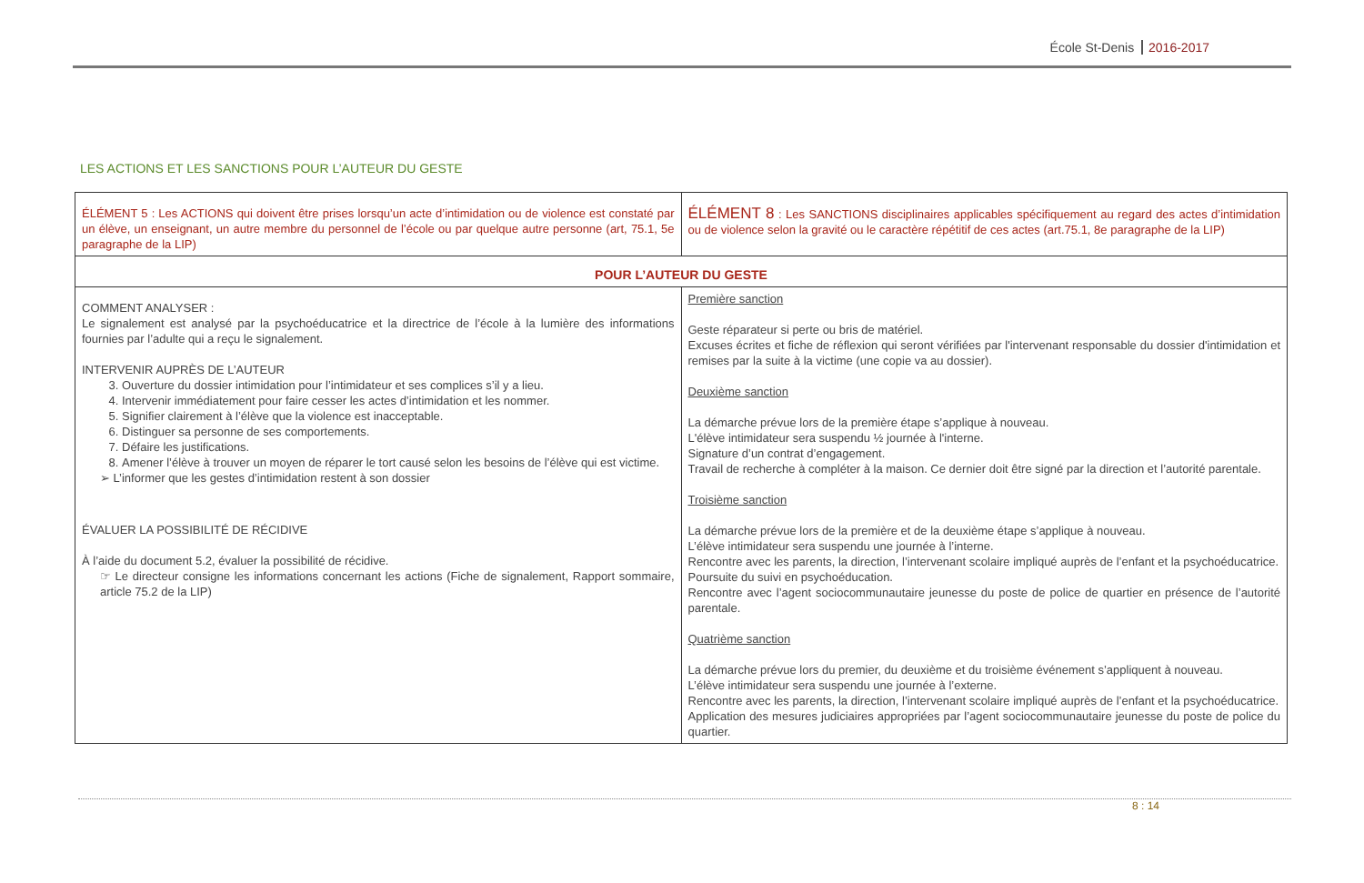École St-Denis 2016-2017
LES ACTIONS ET LES SANCTIONS POUR L’AUTEUR DU GESTE
| ÉLÉMENT 5 : Les ACTIONS qui doivent être prises lorsqu’un acte d’intimidation ou de violence est constaté par un élève, un enseignant, un autre membre du personnel de l’école ou par quelque autre personne (art, 75.1, 5e paragraphe de la LIP) | ÉLÉMENT 8 : Les SANCTIONS disciplinaires applicables spécifiquement au regard des actes d’intimidation ou de violence selon la gravité ou le caractère répétitif de ces actes (art.75.1, 8e paragraphe de la LIP) |
| POUR L’AUTEUR DU GESTE | |
| COMMENT ANALYSER : Le signalement est analysé par la psychoéducatrice et la directrice de l’école à la lumière des informations fournies par l’adulte qui a reçu le signalement. INTERVENIR AUPRÈS DE L’AUTEUR 3. Ouverture du dossier intimidation pour l’intimidateur et ses complices s’il y a lieu. 4. Intervenir immédiatement pour faire cesser les actes d’intimidation et les nommer. 5. Signifier clairement à l’élève que la violence est inacceptable. 6. Distinguer sa personne de ses comportements. 7. Défaire les justifications. 8. Amener l’élève à trouver un moyen de réparer le tort causé selon les besoins de l’élève qui est victime. ➢ L’informer que les gestes d’intimidation restent à son dossier ÉVALUER LA POSSIBILITÉ DE RÉCIDIVE À l’aide du document 5.2, évaluer la possibilité de récidive. ☞ Le directeur consigne les informations concernant les actions (Fiche de signalement, Rapport sommaire, article 75.2 de la LIP) | Première sanction Geste réparateur si perte ou bris de matériel. Excuses écrites et fiche de réflexion qui seront vérifiées par l'intervenant responsable du dossier d'intimidation et remises par la suite à la victime (une copie va au dossier). Deuxième sanction La démarche prévue lors de la première étape s’applique à nouveau. L'élève intimidateur sera suspendu ½ journée à l'interne. Signature d’un contrat d’engagement. Travail de recherche à compléter à la maison. Ce dernier doit être signé par la direction et l’autorité parentale. Troisième sanction La démarche prévue lors de la première et de la deuxième étape s’applique à nouveau. L’élève intimidateur sera suspendu une journée à l’interne. Rencontre avec les parents, la direction, l’intervenant scolaire impliqué auprès de l’enfant et la psychoéducatrice. Poursuite du suivi en psychoéducation. Rencontre avec l’agent sociocommunautaire jeunesse du poste de police de quartier en présence de l’autorité parentale. Quatrième sanction La démarche prévue lors du premier, du deuxième et du troisième événement s’appliquent à nouveau. L’élève intimidateur sera suspendu une journée à l’externe. Rencontre avec les parents, la direction, l’intervenant scolaire impliqué auprès de l’enfant et la psychoéducatrice. Application des mesures judiciaires appropriées par l’agent sociocommunautaire jeunesse du poste de police du quartier. |
8 : 14